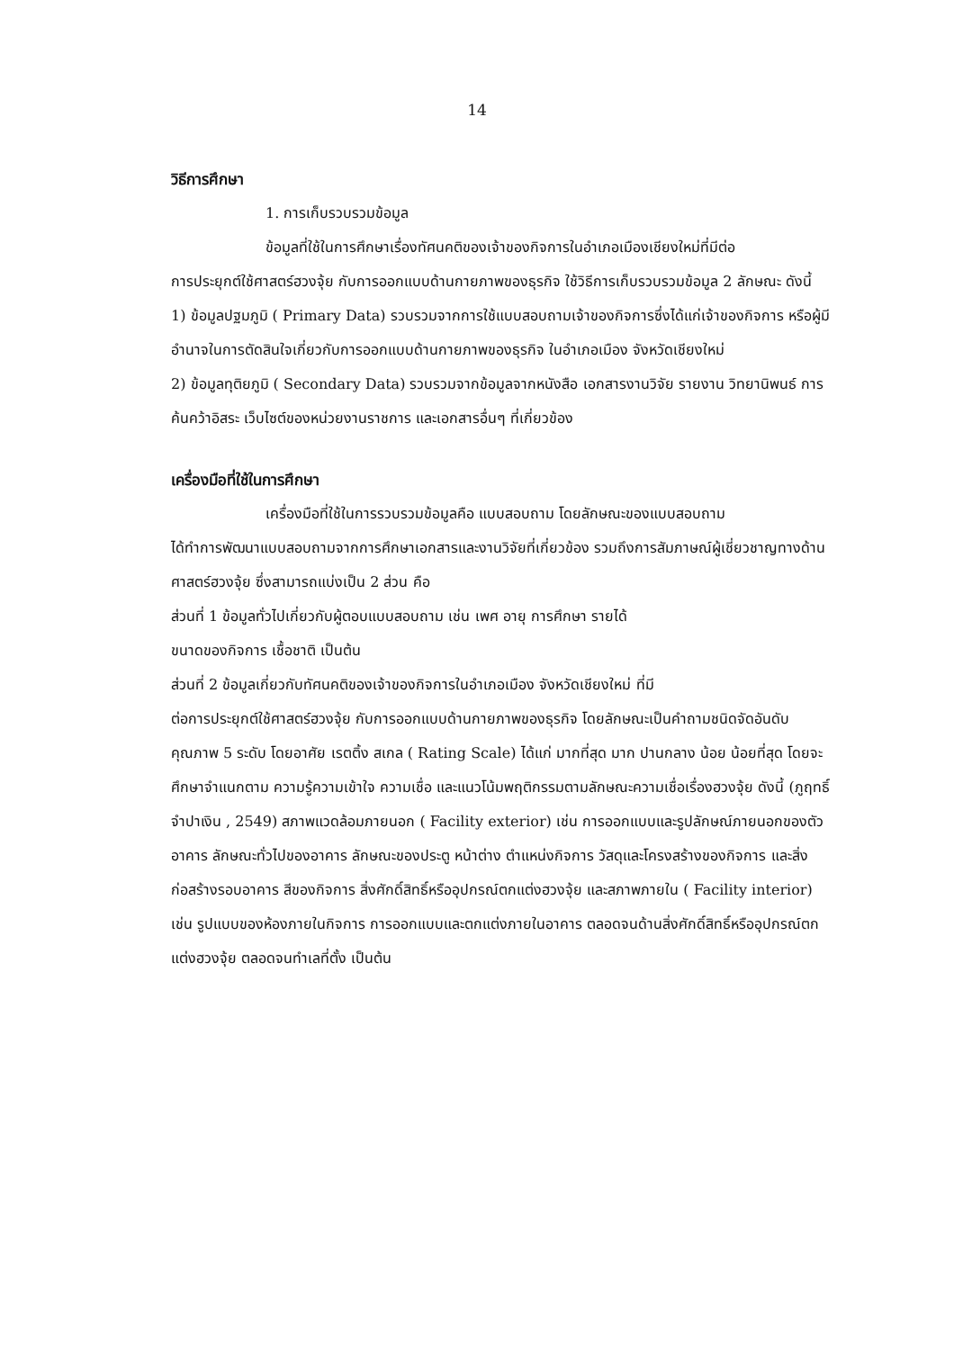14
วิธีการศึกษา
1. การเก็บรวบรวมข้อมูล
ข้อมูลที่ใช้ในการศึกษาเรื่องทัศนคติของเจ้าของกิจการในอำเภอเมืองเชียงใหม่ที่มีต่อ
การประยุกต์ใช้ศาสตร์ฮวงจุ้ย กับการออกแบบด้านกายภาพของธุรกิจ ใช้วิธีการเก็บรวบรวมข้อมูล 2 ลักษณะ ดังนี้
1) ข้อมูลปฐมภูมิ ( Primary Data) รวบรวมจากการใช้แบบสอบถามเจ้าของกิจการซึ่งได้แก่เจ้าของกิจการ หรือผู้มีอำนาจในการตัดสินใจเกี่ยวกับการออกแบบด้านกายภาพของธุรกิจ ในอำเภอเมือง จังหวัดเชียงใหม่
2) ข้อมูลทุติยภูมิ ( Secondary Data) รวบรวมจากข้อมูลจากหนังสือ เอกสารงานวิจัย รายงาน วิทยานิพนธ์ การค้นคว้าอิสระ เว็บไซต์ของหน่วยงานราชการ และเอกสารอื่นๆ ที่เกี่ยวข้อง
เครื่องมือที่ใช้ในการศึกษา
เครื่องมือที่ใช้ในการรวบรวมข้อมูลคือ แบบสอบถาม โดยลักษณะของแบบสอบถาม
ได้ทำการพัฒนาแบบสอบถามจากการศึกษาเอกสารและงานวิจัยที่เกี่ยวข้อง รวมถึงการสัมภาษณ์ผู้เชี่ยวชาญทางด้านศาสตร์ฮวงจุ้ย ซึ่งสามารถแบ่งเป็น 2 ส่วน คือ
ส่วนที่ 1 ข้อมูลทั่วไปเกี่ยวกับผู้ตอบแบบสอบถาม เช่น เพศ อายุ การศึกษา รายได้
ขนาดของกิจการ เชื้อชาติ เป็นต้น
ส่วนที่ 2 ข้อมูลเกี่ยวกับทัศนคติของเจ้าของกิจการในอำเภอเมือง จังหวัดเชียงใหม่ ที่มี
ต่อการประยุกต์ใช้ศาสตร์ฮวงจุ้ย กับการออกแบบด้านกายภาพของธุรกิจ โดยลักษณะเป็นคำถามชนิดจัดอันดับคุณภาพ 5 ระดับ โดยอาศัย เรตติ้ง สเกล ( Rating Scale) ได้แก่ มากที่สุด มาก ปานกลาง น้อย น้อยที่สุด โดยจะศึกษาจำแนกตาม ความรู้ความเข้าใจ ความเชื่อ และแนวโน้มพฤติกรรมตามลักษณะความเชื่อเรื่องฮวงจุ้ย ดังนี้ (ภูฤทธิ์ จำปาเงิน , 2549) สภาพแวดล้อมภายนอก ( Facility exterior) เช่น การออกแบบและรูปลักษณ์ภายนอกของตัวอาคาร ลักษณะทั่วไปของอาคาร ลักษณะของประตู หน้าต่าง ตำแหน่งกิจการ วัสดุและโครงสร้างของกิจการ และสิ่งก่อสร้างรอบอาคาร สีของกิจการ สิ่งศักดิ์สิทธิ์หรืออุปกรณ์ตกแต่งฮวงจุ้ย และสภาพภายใน ( Facility interior) เช่น รูปแบบของห้องภายในกิจการ การออกแบบและตกแต่งภายในอาคาร ตลอดจนด้านสิ่งศักดิ์สิทธิ์หรืออุปกรณ์ตกแต่งฮวงจุ้ย ตลอดจนทำเลที่ตั้ง เป็นต้น